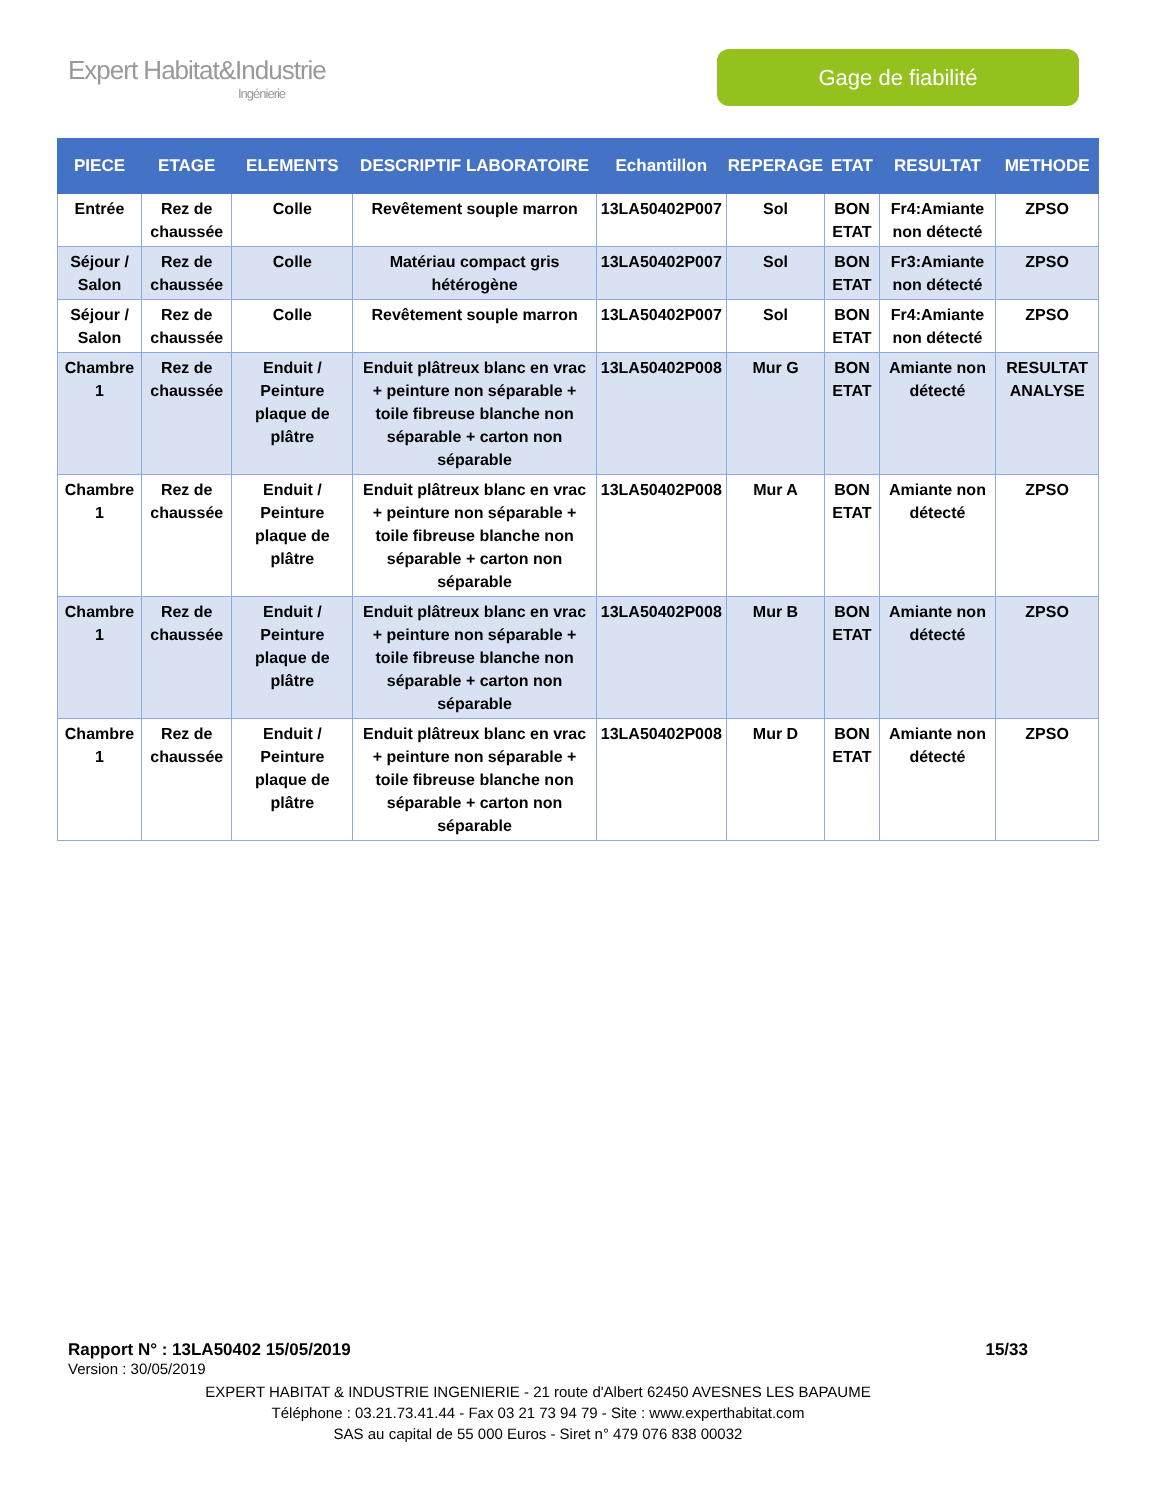Expert Habitat&Industrie
Ingénierie
Gage de fiabilité
| PIECE | ETAGE | ELEMENTS | DESCRIPTIF LABORATOIRE | Echantillon | REPERAGE | ETAT | RESULTAT | METHODE |
| --- | --- | --- | --- | --- | --- | --- | --- | --- |
| Entrée | Rez de chaussée | Colle | Revêtement souple marron | 13LA50402P007 | Sol | BON ETAT | Fr4:Amiante non détecté | ZPSO |
| Séjour / Salon | Rez de chaussée | Colle | Matériau compact gris hétérogène | 13LA50402P007 | Sol | BON ETAT | Fr3:Amiante non détecté | ZPSO |
| Séjour / Salon | Rez de chaussée | Colle | Revêtement souple marron | 13LA50402P007 | Sol | BON ETAT | Fr4:Amiante non détecté | ZPSO |
| Chambre 1 | Rez de chaussée | Enduit / Peinture plaque de plâtre | Enduit plâtreux blanc en vrac + peinture non séparable + toile fibreuse blanche non séparable + carton non séparable | 13LA50402P008 | Mur G | BON ETAT | Amiante non détecté | RESULTAT ANALYSE |
| Chambre 1 | Rez de chaussée | Enduit / Peinture plaque de plâtre | Enduit plâtreux blanc en vrac + peinture non séparable + toile fibreuse blanche non séparable + carton non séparable | 13LA50402P008 | Mur A | BON ETAT | Amiante non détecté | ZPSO |
| Chambre 1 | Rez de chaussée | Enduit / Peinture plaque de plâtre | Enduit plâtreux blanc en vrac + peinture non séparable + toile fibreuse blanche non séparable + carton non séparable | 13LA50402P008 | Mur B | BON ETAT | Amiante non détecté | ZPSO |
| Chambre 1 | Rez de chaussée | Enduit / Peinture plaque de plâtre | Enduit plâtreux blanc en vrac + peinture non séparable + toile fibreuse blanche non séparable + carton non séparable | 13LA50402P008 | Mur D | BON ETAT | Amiante non détecté | ZPSO |
Rapport N° : 13LA50402 15/05/2019 15/33
Version : 30/05/2019
EXPERT HABITAT & INDUSTRIE INGENIERIE - 21 route d'Albert 62450 AVESNES LES BAPAUME
Téléphone : 03.21.73.41.44 - Fax 03 21 73 94 79 - Site : www.experthabitat.com
SAS au capital de 55 000 Euros - Siret n° 479 076 838 00032